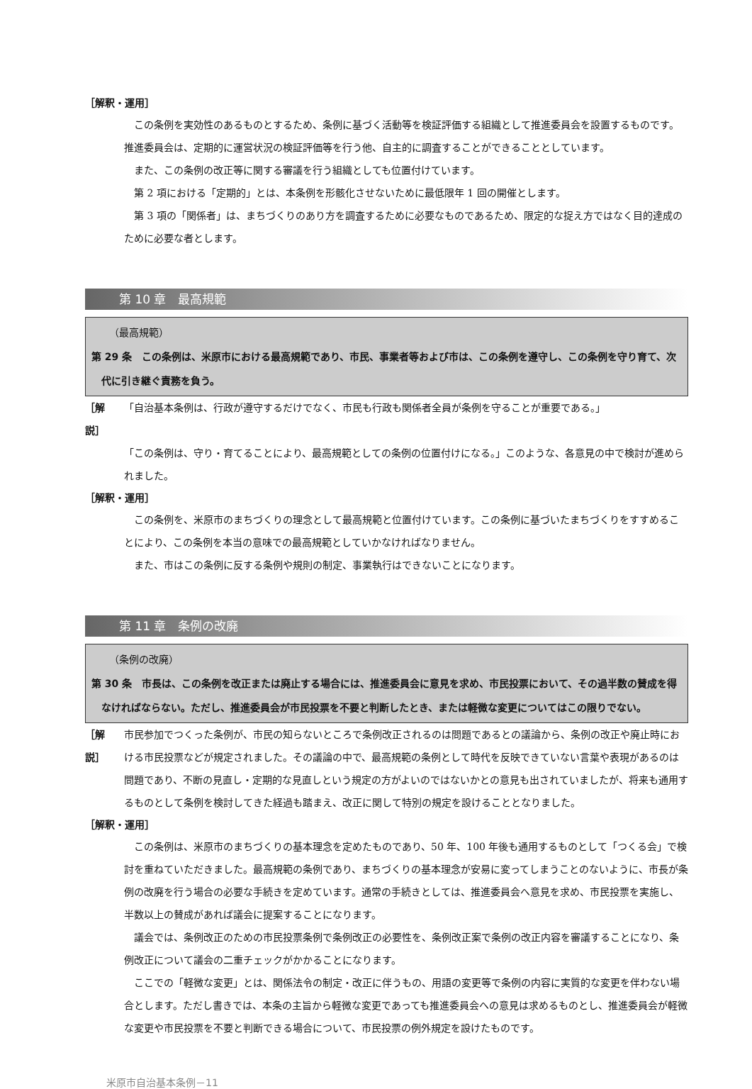［解釈・運用］
この条例を実効性のあるものとするため、条例に基づく活動等を検証評価する組織として推進委員会を設置するものです。推進委員会は、定期的に運営状況の検証評価等を行う他、自主的に調査することができることとしています。
また、この条例の改正等に関する審議を行う組織としても位置付けています。
第 2 項における「定期的」とは、本条例を形骸化させないために最低限年 1 回の開催とします。
第 3 項の「関係者」は、まちづくりのあり方を調査するために必要なものであるため、限定的な捉え方ではなく目的達成のために必要な者とします。
第 10 章　最高規範
（最高規範）
第 29 条　この条例は、米原市における最高規範であり、市民、事業者等および市は、この条例を遵守し、この条例を守り育て、次代に引き継ぐ責務を負う。
［解説］ 「自治基本条例は、行政が遵守するだけでなく、市民も行政も関係者全員が条例を守ることが重要である。」
「この条例は、守り・育てることにより、最高規範としての条例の位置付けになる。」このような、各意見の中で検討が進められました。
［解釈・運用］
この条例を、米原市のまちづくりの理念として最高規範と位置付けています。この条例に基づいたまちづくりをすすめることにより、この条例を本当の意味での最高規範としていかなければなりません。
また、市はこの条例に反する条例や規則の制定、事業執行はできないことになります。
第 11 章　条例の改廃
（条例の改廃）
第 30 条　市長は、この条例を改正または廃止する場合には、推進委員会に意見を求め、市民投票において、その過半数の賛成を得なければならない。ただし、推進委員会が市民投票を不要と判断したとき、または軽微な変更についてはこの限りでない。
［解説］ 市民参加でつくった条例が、市民の知らないところで条例改正されるのは問題であるとの議論から、条例の改正や廃止時における市民投票などが規定されました。その議論の中で、最高規範の条例として時代を反映できていない言葉や表現があるのは問題であり、不断の見直し・定期的な見直しという規定の方がよいのではないかとの意見も出されていましたが、将来も通用するものとして条例を検討してきた経過も踏まえ、改正に関して特別の規定を設けることとなりました。
［解釈・運用］
この条例は、米原市のまちづくりの基本理念を定めたものであり、50 年、100 年後も通用するものとして「つくる会」で検討を重ねていただきました。最高規範の条例であり、まちづくりの基本理念が安易に変ってしまうことのないように、市長が条例の改廃を行う場合の必要な手続きを定めています。通常の手続きとしては、推進委員会へ意見を求め、市民投票を実施し、半数以上の賛成があれば議会に提案することになります。
議会では、条例改正のための市民投票条例で条例改正の必要性を、条例改正案で条例の改正内容を審議することになり、条例改正について議会の二重チェックがかかることになります。
ここでの「軽微な変更」とは、関係法令の制定・改正に伴うもの、用語の変更等で条例の内容に実質的な変更を伴わない場合とします。ただし書きでは、本条の主旨から軽微な変更であっても推進委員会への意見は求めるものとし、推進委員会が軽微な変更や市民投票を不要と判断できる場合について、市民投票の例外規定を設けたものです。
米原市自治基本条例－11